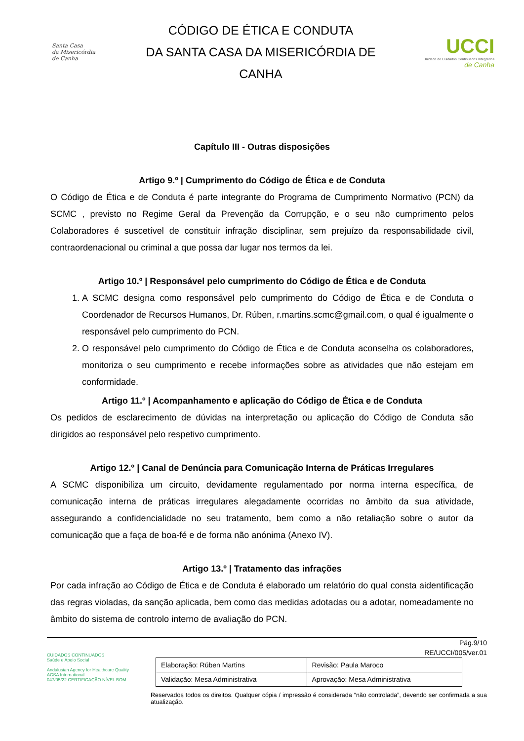Santa Casa
da Misericórdia
de Canha
CÓDIGO DE ÉTICA E CONDUTA
DA SANTA CASA DA MISERICÓRDIA DE
CANHA
UCCI
Unidade de Cuidados Continuados Integrados
de Canha
Capítulo III - Outras disposições
Artigo 9.º | Cumprimento do Código de Ética e de Conduta
O Código de Ética e de Conduta é parte integrante do Programa de Cumprimento Normativo (PCN) da SCMC , previsto no Regime Geral da Prevenção da Corrupção, e o seu não cumprimento pelos Colaboradores é suscetível de constituir infração disciplinar, sem prejuízo da responsabilidade civil, contraordenacional ou criminal a que possa dar lugar nos termos da lei.
Artigo 10.º | Responsável pelo cumprimento do Código de Ética e de Conduta
1. A SCMC designa como responsável pelo cumprimento do Código de Ética e de Conduta o Coordenador de Recursos Humanos, Dr. Rúben, r.martins.scmc@gmail.com, o qual é igualmente o responsável pelo cumprimento do PCN.
2. O responsável pelo cumprimento do Código de Ética e de Conduta aconselha os colaboradores, monitoriza o seu cumprimento e recebe informações sobre as atividades que não estejam em conformidade.
Artigo 11.º | Acompanhamento e aplicação do Código de Ética e de Conduta
Os pedidos de esclarecimento de dúvidas na interpretação ou aplicação do Código de Conduta são dirigidos ao responsável pelo respetivo cumprimento.
Artigo 12.º | Canal de Denúncia para Comunicação Interna de Práticas Irregulares
A SCMC disponibiliza um circuito, devidamente regulamentado por norma interna específica, de comunicação interna de práticas irregulares alegadamente ocorridas no âmbito da sua atividade, assegurando a confidencialidade no seu tratamento, bem como a não retaliação sobre o autor da comunicação que a faça de boa-fé e de forma não anónima (Anexo IV).
Artigo 13.º | Tratamento das infrações
Por cada infração ao Código de Ética e de Conduta é elaborado um relatório do qual consta aidentificação das regras violadas, da sanção aplicada, bem como das medidas adotadas ou a adotar, nomeadamente no âmbito do sistema de controlo interno de avaliação do PCN.
CUIDADOS CONTINUADOS
Saúde e Apoio Social
Andalusian Agency for Healthcare Quality
ACSA International
047/05/22 CERTIFICAÇÃO NÍVEL BOM
Pág.9/10
RE/UCCI/005/ver.01
| Elaboração: Rúben Martins | Revisão: Paula Maroco |
| Validação: Mesa Administrativa | Aprovação: Mesa Administrativa |
Reservados todos os direitos. Qualquer cópia / impressão é considerada “não controlada”, devendo ser confirmada a sua atualização.